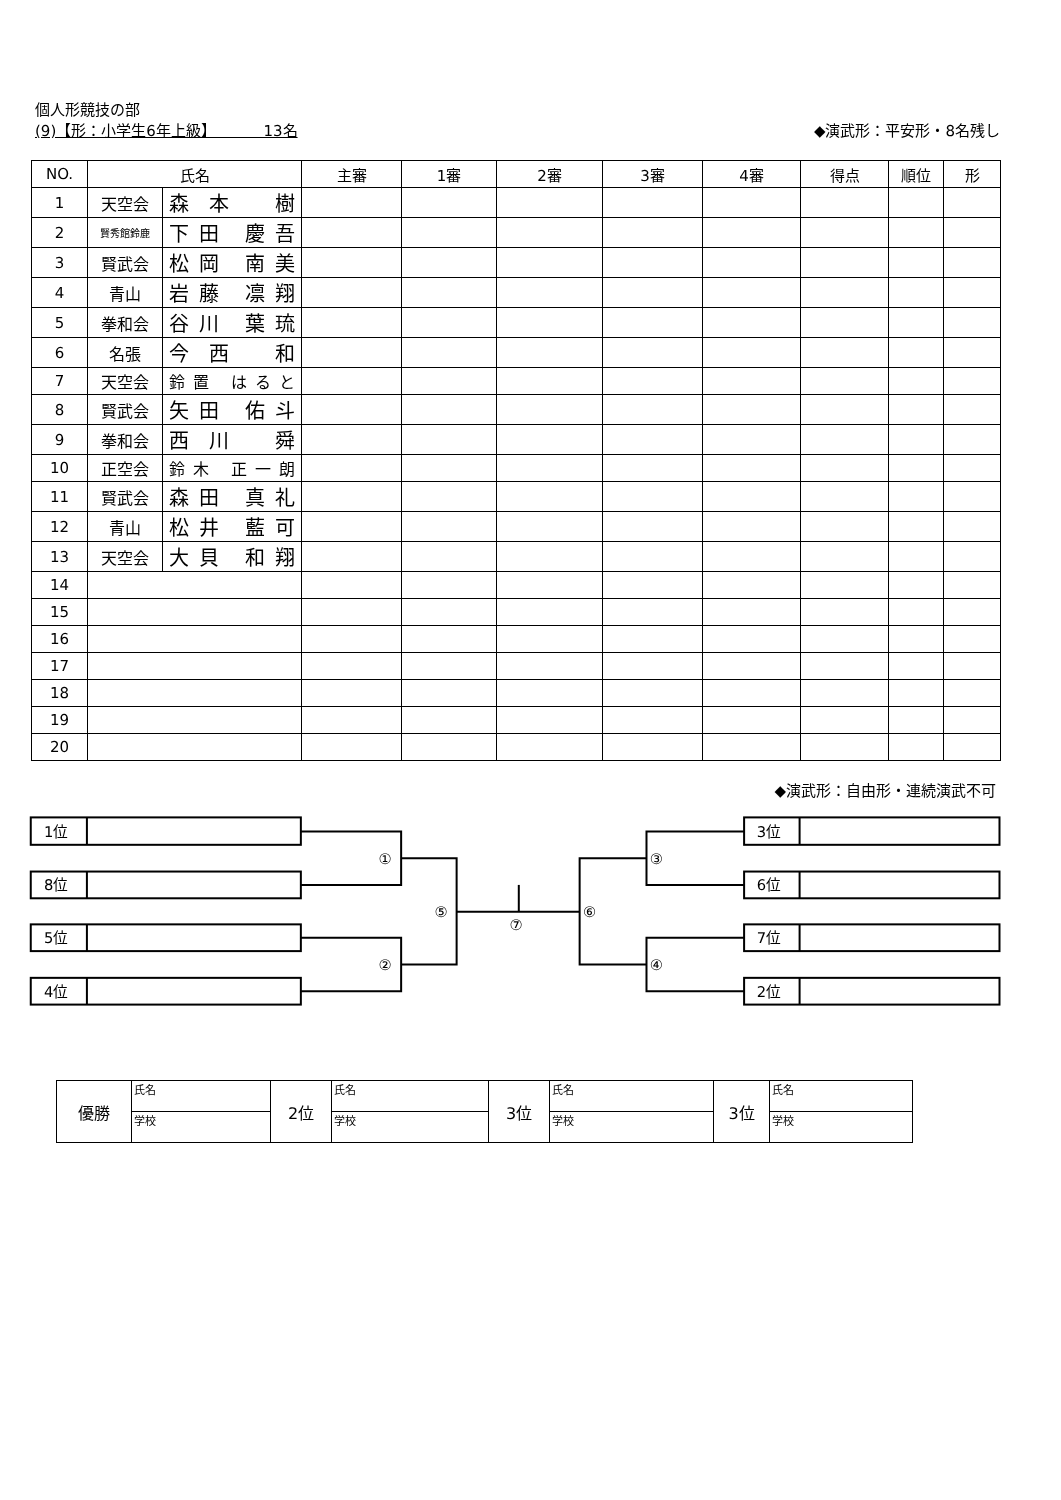個人形競技の部
(9)【形：小学生6年上級】 13名 ◆演武形：平安形・8名残し
| NO. | 氏名 | | 主審 | 1審 | 2審 | 3審 | 4審 | 得点 | 順位 | 形 |
| --- | --- | --- | --- | --- | --- | --- | --- | --- | --- | --- |
| 1 | 天空会 | 森本 樹 | | | | | | | | |
| 2 | 賢秀館鈴鹿 | 下田 慶吾 | | | | | | | | |
| 3 | 賢武会 | 松岡 南美 | | | | | | | | |
| 4 | 青山 | 岩藤 凛翔 | | | | | | | | |
| 5 | 拳和会 | 谷川 葉琉 | | | | | | | | |
| 6 | 名張 | 今西 和 | | | | | | | | |
| 7 | 天空会 | 鈴置 はると | | | | | | | | |
| 8 | 賢武会 | 矢田 佑斗 | | | | | | | | |
| 9 | 拳和会 | 西川 舜 | | | | | | | | |
| 10 | 正空会 | 鈴木 正一朗 | | | | | | | | |
| 11 | 賢武会 | 森田 真礼 | | | | | | | | |
| 12 | 青山 | 松井 藍可 | | | | | | | | |
| 13 | 天空会 | 大貝 和翔 | | | | | | | | |
| 14 | | | | | | | | | | |
| 15 | | | | | | | | | | |
| 16 | | | | | | | | | | |
| 17 | | | | | | | | | | |
| 18 | | | | | | | | | | |
| 19 | | | | | | | | | | |
| 20 | | | | | | | | | | |
◆演武形：自由形・連続演武不可
1位
8位
5位
4位
①
②
⑤
⑦
⑥
③
④
3位
6位
7位
2位
| 優勝 | 氏名 | 2位 | 氏名 | 3位 | 氏名 | 3位 | 氏名 |
| | 学校 | | 学校 | | 学校 | | 学校 |